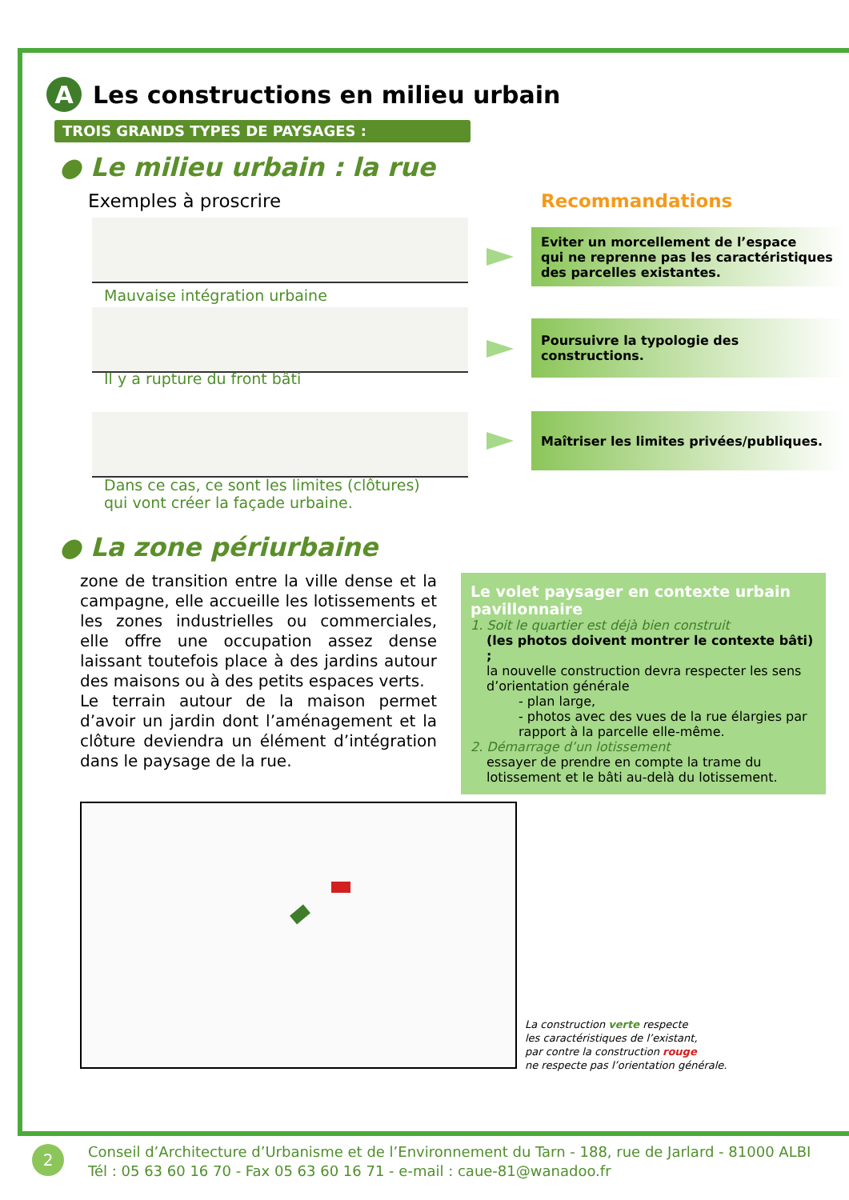A Les constructions en milieu urbain
TROIS GRANDS TYPES DE PAYSAGES :
● Le milieu urbain : la rue
Exemples à proscrire Recommandations
Mauvaise intégration urbaine
Il y a rupture du front bâti
Dans ce cas, ce sont les limites (clôtures)
qui vont créer la façade urbaine.
Eviter un morcellement de l’espace
qui ne reprenne pas les caractéristiques
des parcelles existantes.
Poursuivre la typologie des constructions.
Maîtriser les limites privées/publiques.
● La zone périurbaine
zone de transition entre la ville dense et la campagne, elle accueille les lotissements et les zones industrielles ou commerciales, elle offre une occupation assez dense laissant toutefois place à des jardins autour des maisons ou à des petits espaces verts.
Le terrain autour de la maison permet d’avoir un jardin dont l’aménagement et la clôture deviendra un élément d’intégration dans le paysage de la rue.
Le volet paysager en contexte urbain pavillonnaire
1. Soit le quartier est déjà bien construit
(les photos doivent montrer le contexte bâti) ;
la nouvelle construction devra respecter les sens d’orientation générale
- plan large,
- photos avec des vues de la rue élargies par rapport à la parcelle elle-même.
2. Démarrage d’un lotissement
essayer de prendre en compte la trame du lotissement et le bâti au-delà du lotissement.
La construction verte respecte
les caractéristiques de l’existant,
par contre la construction rouge
ne respecte pas l’orientation générale.
2
Conseil d’Architecture d’Urbanisme et de l’Environnement du Tarn - 188, rue de Jarlard - 81000 ALBI
Tél : 05 63 60 16 70 - Fax 05 63 60 16 71 - e-mail : caue-81@wanadoo.fr